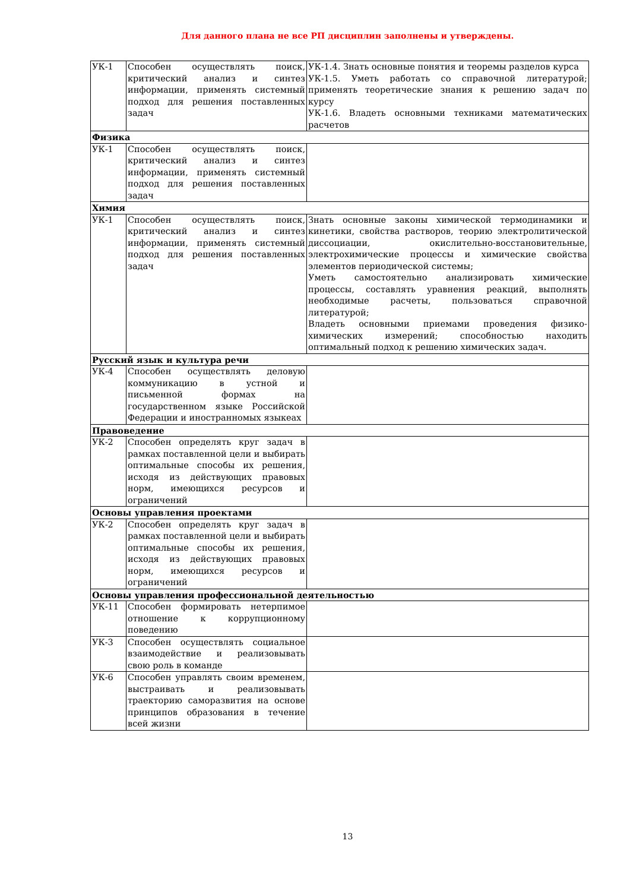Для данного плана не все РП дисциплин заполнены и утверждены.
| УК-1 | Способен осуществлять поиск, критический анализ и синтез информации, применять системный подход для решения поставленных задач | УК-1.4. Знать основные понятия и теоремы разделов курса УК-1.5. Уметь работать со справочной литературой; применять теоретические знания к решению задач по курсу УК-1.6. Владеть основными техниками математических расчетов |
| Физика | | |
| УК-1 | Способен осуществлять поиск, критический анализ и синтез информации, применять системный подход для решения поставленных задач | |
| Химия | | |
| УК-1 | Способен осуществлять поиск, критический анализ и синтез информации, применять системный подход для решения поставленных задач | Знать основные законы химической термодинамики и кинетики, свойства растворов, теорию электролитической диссоциации, окислительно-восстановительные, электрохимические процессы и химические свойства элементов периодической системы; Уметь самостоятельно анализировать химические процессы, составлять уравнения реакций, выполнять необходимые расчеты, пользоваться справочной литературой; Владеть основными приемами проведения физико-химических измерений; способностью находить оптимальный подход к решению химических задач. |
| Русский язык и культура речи | | |
| УК-4 | Способен осуществлять деловую коммуникацию в устной и письменной формах на государственном языке Российской Федерации и иностранномых языкеах | |
| Правоведение | | |
| УК-2 | Способен определять круг задач в рамках поставленной цели и выбирать оптимальные способы их решения, исходя из действующих правовых норм, имеющихся ресурсов и ограничений | |
| Основы управления проектами | | |
| УК-2 | Способен определять круг задач в рамках поставленной цели и выбирать оптимальные способы их решения, исходя из действующих правовых норм, имеющихся ресурсов и ограничений | |
| Основы управления профессиональной деятельностью | | |
| УК-11 | Способен формировать нетерпимое отношение к коррупционному поведению | |
| УК-3 | Способен осуществлять социальное взаимодействие и реализовывать свою роль в команде | |
| УК-6 | Способен управлять своим временем, выстраивать и реализовывать траекторию саморазвития на основе принципов образования в течение всей жизни | |
13